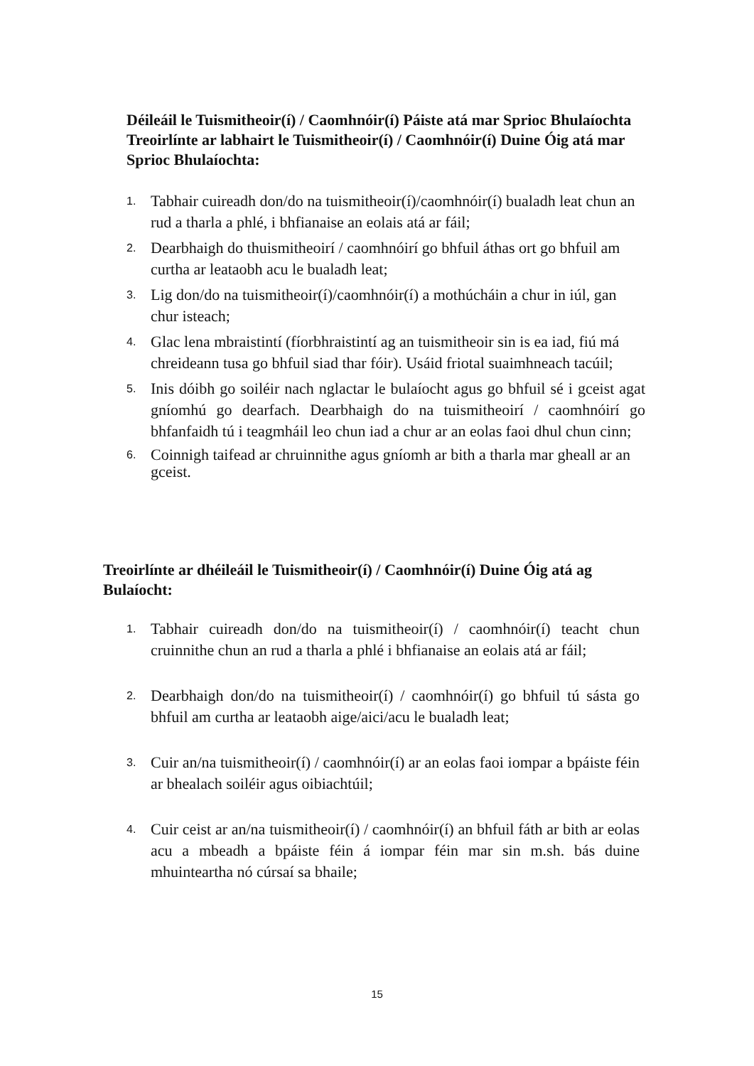Déileáil le Tuismitheoir(í) / Caomhnóir(í) Páiste atá mar Sprioc Bhulaíochta Treoirlínte ar labhairt le Tuismitheoir(í) / Caomhnóir(í) Duine Óig atá mar Sprioc Bhulaíochta:
1. Tabhair cuireadh don/do na tuismitheoir(í)/caomhnóir(í) bualadh leat chun an rud a tharla a phlé, i bhfianaise an eolais atá ar fáil;
2. Dearbhaigh do thuismitheoirí / caomhnóirí go bhfuil áthas ort go bhfuil am curtha ar leataobh acu le bualadh leat;
3. Lig don/do na tuismitheoir(í)/caomhnóir(í) a mothúcháin a chur in iúl, gan chur isteach;
4. Glac lena mbraistintí (fíorbhraistintí ag an tuismitheoir sin is ea iad, fiú má chreideann tusa go bhfuil siad thar fóir). Usáid friotal suaimhneach tacúil;
5. Inis dóibh go soiléir nach nglactar le bulaíocht agus go bhfuil sé i gceist agat gníomhú go dearfach. Dearbhaigh do na tuismitheoirí / caomhnóirí go bhfanfaidh tú i teagmháil leo chun iad a chur ar an eolas faoi dhul chun cinn;
6. Coinnigh taifead ar chruinnithe agus gníomh ar bith a tharla mar gheall ar an gceist.
Treoirlínte ar dhéileáil le Tuismitheoir(í) / Caomhnóir(í) Duine Óig atá ag Bulaíocht:
1. Tabhair cuireadh don/do na tuismitheoir(í) / caomhnóir(í) teacht chun cruinnithe chun an rud a tharla a phlé i bhfianaise an eolais atá ar fáil;
2. Dearbhaigh don/do na tuismitheoir(í) / caomhnóir(í) go bhfuil tú sásta go bhfuil am curtha ar leataobh aige/aici/acu le bualadh leat;
3. Cuir an/na tuismitheoir(í) / caomhnóir(í) ar an eolas faoi iompar a bpáiste féin ar bhealach soiléir agus oibiachtúil;
4. Cuir ceist ar an/na tuismitheoir(í) / caomhnóir(í) an bhfuil fáth ar bith ar eolas acu a mbeadh a bpáiste féin á iompar féin mar sin m.sh. bás duine mhuinteartha nó cúrsaí sa bhaile;
15